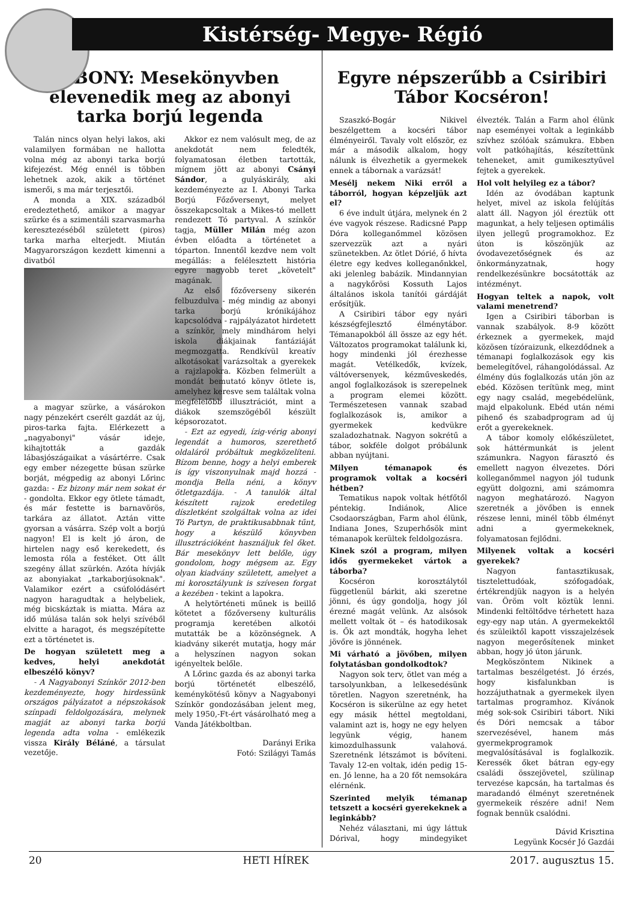Kistérség- Megye- Régió
ABONY: Mesekönyvben elevenedik meg az abonyi tarka borjú legenda
Talán nincs olyan helyi lakos, aki valamilyen formában ne hallotta volna még az abonyi tarka borjú kifejezést. Még ennél is többen lehetnek azok, akik a történet ismerői, s ma már terjesztői.
A monda a XIX. századból eredeztethető, amikor a magyar szürke és a szimentáli szarvasmarha keresztezéséből született (piros) tarka marha elterjedt. Miután Magyarországon kezdett kimenni a divatból
a magyar szürke, a vásárokon nagy pénzekért cserélt gazdát az új, piros-tarka fajta. Elérkezett a „nagyabonyi" vásár ideje, kihajtották a gazdák lábasjószágaikat a vásártérre. Csak egy ember nézegette búsan szürke borját, mégpedig az abonyi Lőrinc gazda: - Ez bizony már nem sokat ér - gondolta. Ekkor egy ötlete támadt, és már festette is barnavörös, tarkára az állatot. Aztán vitte gyorsan a vásárra. Szép volt a borjú nagyon! El is kelt jó áron, de hirtelen nagy eső kerekedett, és lemosta róla a festéket. Ott állt szegény állat szürkén. Azóta hívják az abonyiakat „tarkaborjúsoknak". Valamikor ezért a csúfolódásért nagyon haragudtak a helybeliek, még bicskáztak is miatta. Mára az idő múlása talán sok helyi szívéből elvitte a haragot, és megszépítette ezt a történetet is.
De hogyan született meg a kedves, helyi anekdotát elbeszélő könyv?
- A Nagyabonyi Színkör 2012-ben kezdeményezte, hogy hirdessünk országos pályázatot a népszokások színpadi feldolgozására, melynek magját az abonyi tarka borjú legenda adta volna - emlékezik vissza Király Béláné, a társulat vezetője.
Akkor ez nem valósult meg, de az anekdotát nem feledték, folyamatosan életben tartották, mígnem jött az abonyi Csányi Sándor, a gulyáskirály, aki kezdeményezte az I. Abonyi Tarka Borjú Főzőversenyt, melyet összekapcsoltak a Mikes-tó mellett rendezett Tó partyval. A színkör tagja, Müller Milán még azon évben előadta a történetet a tóparton. Innentől kezdve nem volt megállás: a felélesztett história egyre nagyobb teret „követelt" magának.
Az első főzőverseny sikerén felbuzdulva - még mindig az abonyi tarka borjú krónikájához kapcsolódva - rajpályázatot hirdetett a színkör, mely mindhárom helyi iskola diákjainak fantáziáját megmozgatta. Rendkívül kreatív alkotásokat varázsoltak a gyerekek a rajzlapokra. Közben felmerült a mondát bemutató könyv ötlete is, amelyhez keresve sem találtak volna megfelelőbb illusztrációt, mint a diákok szemszögéből készült képsorozatot.
- Ezt az egyedi, ízig-vérig abonyi legendát a humoros, szerethető oldaláról próbáltuk megközelíteni. Bízom benne, hogy a helyi emberek is így viszonyulnak majd hozzá - mondja Bella néni, a könyv ötletgazdája. - A tanulók által készített rajzok eredetileg díszletként szolgáltak volna az idei Tó Partyn, de praktikusabbnak tűnt, hogy a készülő könyvben illusztrációként használjuk fel őket. Bár mesekönyv lett belőle, úgy gondolom, hogy mégsem az. Egy olyan kiadvány született, amelyet a mi korosztályunk is szívesen forgat a kezében - tekint a lapokra.
A helytörténeti műnek is beillő kötetet a főzőverseny kulturális programja keretében alkotói mutatták be a közönségnek. A kiadvány sikerét mutatja, hogy már a helyszínen nagyon sokan igényeltek belőle.
A Lőrinc gazda és az abonyi tarka borjú történetét elbeszélő, keménykötésű könyv a Nagyabonyi Színkör gondozásában jelent meg, mely 1950,-Ft-ért vásárolható meg a Vanda Játékboltban.
Darányi Erika
Fotó: Szilágyi Tamás
Egyre népszerűbb a Csiribiri Tábor Kocséron!
Szaszkó-Bogár Nikivel beszélgettem a kocséri tábor élményeiről. Tavaly volt először, ez már a második alkalom, hogy nálunk is élvezhetik a gyermekek ennek a tábornak a varázsát!
Mesélj nekem Niki erről a táborról, hogyan képzeljük azt el?
6 éve indult útjára, melynek én 2 éve vagyok részese. Radicsné Papp Dóra kolleganőmmel közösen szervezzük azt a nyári szünetekben. Az ötlet Dórié, ő hívta életre egy kedves kolleganőnkkel, aki jelenleg babázik. Mindannyian a nagykőrösi Kossuth Lajos általános iskola tanítói gárdáját erősítjük.
A Csiribiri tábor egy nyári készségfejlesztő élménytábor. Témanapokból áll össze az egy hét. Változatos programokat találunk ki, hogy mindenki jól érezhesse magát. Vetélkedők, kvízek, váltóversenyek, kézműveskedés, angol foglalkozások is szerepelnek a program elemei között. Természetesen vannak szabad foglalkozások is, amikor a gyermekek kedvükre szaladozhatnak. Nagyon sokrétű a tábor, sokféle dolgot próbálunk abban nyújtani.
Milyen témanapok és programok voltak a kocséri hétben?
Tematikus napok voltak hétfőtől péntekig. Indiánok, Alice Csodaországban, Farm ahol élünk, Indiana Jones, Szuperhősök mint témanapok kerültek feldolgozásra.
Kinek szól a program, milyen idős gyermekeket vártok a táborba?
Kocséron korosztálytól függetlenül bárkit, aki szeretne jönni, és úgy gondolja, hogy jól érezné magát velünk. Az alsósok mellett voltak öt – és hatodikosak is. Ők azt mondták, hogyha lehet jövőre is jönnének.
Mi várható a jövőben, milyen folytatásban gondolkodtok?
Nagyon sok terv, ötlet van még a tarsolyunkban, a lelkesedésünk töretlen. Nagyon szeretnénk, ha Kocséron is sikerülne az egy hetet egy másik héttel megtoldani, valamint azt is, hogy ne egy helyen legyünk végig, hanem kimozdulhassunk valahová. Szeretnénk létszámot is bővíteni. Tavaly 12-en voltak, idén pedig 15-en. Jó lenne, ha a 20 főt nemsokára elérnénk.
Szerinted melyik témanap tetszett a kocséri gyerekeknek a leginkább?
Nehéz választani, mi úgy láttuk Dórival, hogy mindegyiket élvezték. Talán a Farm ahol élünk nap eseményei voltak a leginkább szívhez szólóak számukra. Ebben volt patkóhajítás, készítettünk teheneket, amit gumikesztyűvel fejtek a gyerekek.
Hol volt helyileg ez a tábor?
Idén az óvodában kaptunk helyet, mivel az iskola felújítás alatt áll. Nagyon jól éreztük ott magunkat, a hely teljesen optimális ilyen jellegű programokhoz. Ez úton is köszönjük az óvodavezetőségnek és az önkormányzatnak, hogy rendelkezésünkre bocsátották az intézményt.
Hogyan teltek a napok, volt valami menetrend?
Igen a Csiribiri táborban is vannak szabályok. 8-9 között érkeznek a gyermekek, majd közösen tízóraizunk, elkezdődnek a témanapi foglalkozások egy kis bemelegítővel, ráhangolódással. Az élmény dús foglalkozás után jön az ebéd. Közösen terítünk meg, mint egy nagy család, megebédelünk, majd elpakolunk. Ebéd után némi pihenő és szabadprogram ad új erőt a gyerekeknek.
A tábor komoly előkészületet, sok háttérmunkát is jelent számunkra. Nagyon fárasztó és emellett nagyon élvezetes. Dóri kolleganőmmel nagyon jól tudunk együtt dolgozni, ami számomra nagyon meghatározó. Nagyon szeretnék a jövőben is ennek részese lenni, minél több élményt adni a gyermekeknek, folyamatosan fejlődni.
Milyenek voltak a kocséri gyerekek?
Nagyon fantasztikusak, tisztelettudóak, szófogadóak, értékrendjük nagyon is a helyén van. Öröm volt köztük lenni. Mindenki feltöltődve térhetett haza egy-egy nap után. A gyermekektől és szüleiktől kapott visszajelzések nagyon megerősítenek minket abban, hogy jó úton járunk.
Megköszöntem Nikinek a tartalmas beszélgetést. Jó érzés, hogy kisfalunkban is hozzájuthatnak a gyermekek ilyen tartalmas programhoz. Kívánok még sok-sok Csiribiri tábort. Niki és Dóri nemcsak a tábor szervezésével, hanem más gyermekprogramok megvalósításával is foglalkozik. Keressék őket bátran egy-egy családi összejövetel, szülinap tervezése kapcsán, ha tartalmas és maradandó élményt szeretnének gyermekeik részére adni! Nem fognak bennük csalódni.
Dávid Krisztina
Legyünk Kocsér Jó Gazdái
20 HETI HÍREK 2017. augusztus 15.